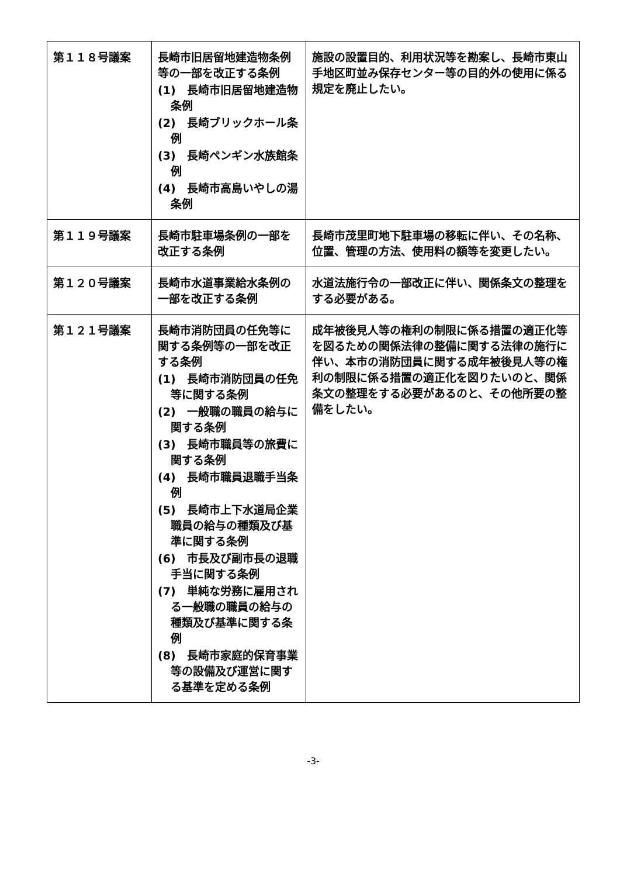| 第１１８号議案 | 長崎市旧居留地建造物条例等の一部を改正する条例 (1) 長崎市旧居留地建造物条例 (2) 長崎ブリックホール条例 (3) 長崎ペンギン水族館条例 (4) 長崎市高島いやしの湯条例 | 施設の設置目的、利用状況等を勘案し、長崎市東山手地区町並み保存センター等の目的外の使用に係る規定を廃止したい。 |
| 第１１９号議案 | 長崎市駐車場条例の一部を改正する条例 | 長崎市茂里町地下駐車場の移転に伴い、その名称、位置、管理の方法、使用料の額等を変更したい。 |
| 第１２０号議案 | 長崎市水道事業給水条例の一部を改正する条例 | 水道法施行令の一部改正に伴い、関係条文の整理をする必要がある。 |
| 第１２１号議案 | 長崎市消防団員の任免等に関する条例等の一部を改正する条例 (1) 長崎市消防団員の任免等に関する条例 (2) 一般職の職員の給与に関する条例 (3) 長崎市職員等の旅費に関する条例 (4) 長崎市職員退職手当条例 (5) 長崎市上下水道局企業職員の給与の種類及び基準に関する条例 (6) 市長及び副市長の退職手当に関する条例 (7) 単純な労務に雇用される一般職の職員の給与の種類及び基準に関する条例 (8) 長崎市家庭的保育事業等の設備及び運営に関する基準を定める条例 | 成年被後見人等の権利の制限に係る措置の適正化等を図るための関係法律の整備に関する法律の施行に伴い、本市の消防団員に関する成年被後見人等の権利の制限に係る措置の適正化を図りたいのと、関係条文の整理をする必要があるのと、その他所要の整備をしたい。 |
-3-